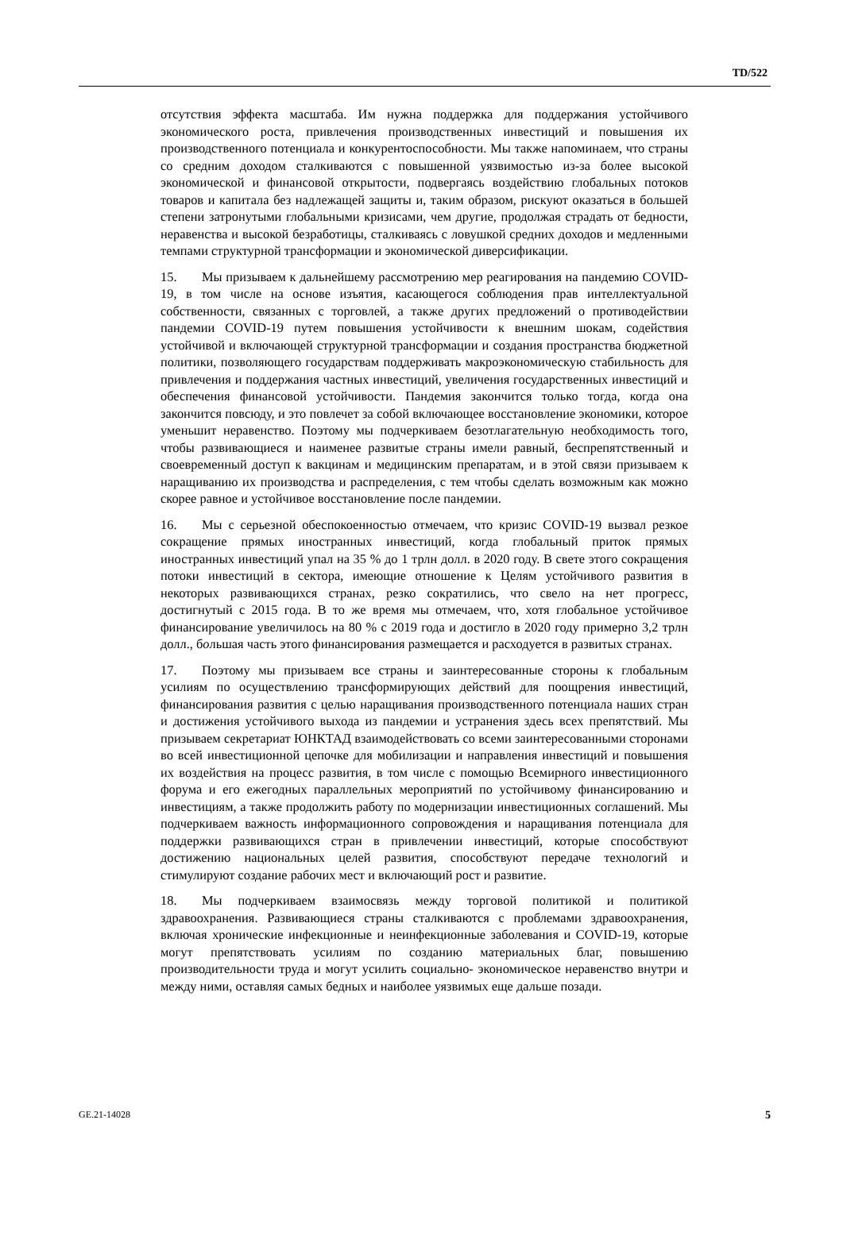TD/522
отсутствия эффекта масштаба. Им нужна поддержка для поддержания устойчивого экономического роста, привлечения производственных инвестиций и повышения их производственного потенциала и конкурентоспособности. Мы также напоминаем, что страны со средним доходом сталкиваются с повышенной уязвимостью из-за более высокой экономической и финансовой открытости, подвергаясь воздействию глобальных потоков товаров и капитала без надлежащей защиты и, таким образом, рискуют оказаться в большей степени затронутыми глобальными кризисами, чем другие, продолжая страдать от бедности, неравенства и высокой безработицы, сталкиваясь с ловушкой средних доходов и медленными темпами структурной трансформации и экономической диверсификации.
15. Мы призываем к дальнейшему рассмотрению мер реагирования на пандемию COVID-19, в том числе на основе изъятия, касающегося соблюдения прав интеллектуальной собственности, связанных с торговлей, а также других предложений о противодействии пандемии COVID-19 путем повышения устойчивости к внешним шокам, содействия устойчивой и включающей структурной трансформации и создания пространства бюджетной политики, позволяющего государствам поддерживать макроэкономическую стабильность для привлечения и поддержания частных инвестиций, увеличения государственных инвестиций и обеспечения финансовой устойчивости. Пандемия закончится только тогда, когда она закончится повсюду, и это повлечет за собой включающее восстановление экономики, которое уменьшит неравенство. Поэтому мы подчеркиваем безотлагательную необходимость того, чтобы развивающиеся и наименее развитые страны имели равный, беспрепятственный и своевременный доступ к вакцинам и медицинским препаратам, и в этой связи призываем к наращиванию их производства и распределения, с тем чтобы сделать возможным как можно скорее равное и устойчивое восстановление после пандемии.
16. Мы с серьезной обеспокоенностью отмечаем, что кризис COVID-19 вызвал резкое сокращение прямых иностранных инвестиций, когда глобальный приток прямых иностранных инвестиций упал на 35 % до 1 трлн долл. в 2020 году. В свете этого сокращения потоки инвестиций в сектора, имеющие отношение к Целям устойчивого развития в некоторых развивающихся странах, резко сократились, что свело на нет прогресс, достигнутый с 2015 года. В то же время мы отмечаем, что, хотя глобальное устойчивое финансирование увеличилось на 80 % с 2019 года и достигло в 2020 году примерно 3,2 трлн долл., большая часть этого финансирования размещается и расходуется в развитых странах.
17. Поэтому мы призываем все страны и заинтересованные стороны к глобальным усилиям по осуществлению трансформирующих действий для поощрения инвестиций, финансирования развития с целью наращивания производственного потенциала наших стран и достижения устойчивого выхода из пандемии и устранения здесь всех препятствий. Мы призываем секретариат ЮНКТАД взаимодействовать со всеми заинтересованными сторонами во всей инвестиционной цепочке для мобилизации и направления инвестиций и повышения их воздействия на процесс развития, в том числе с помощью Всемирного инвестиционного форума и его ежегодных параллельных мероприятий по устойчивому финансированию и инвестициям, а также продолжить работу по модернизации инвестиционных соглашений. Мы подчеркиваем важность информационного сопровождения и наращивания потенциала для поддержки развивающихся стран в привлечении инвестиций, которые способствуют достижению национальных целей развития, способствуют передаче технологий и стимулируют создание рабочих мест и включающий рост и развитие.
18. Мы подчеркиваем взаимосвязь между торговой политикой и политикой здравоохранения. Развивающиеся страны сталкиваются с проблемами здравоохранения, включая хронические инфекционные и неинфекционные заболевания и COVID-19, которые могут препятствовать усилиям по созданию материальных благ, повышению производительности труда и могут усилить социально- экономическое неравенство внутри и между ними, оставляя самых бедных и наиболее уязвимых еще дальше позади.
GE.21-14028 5